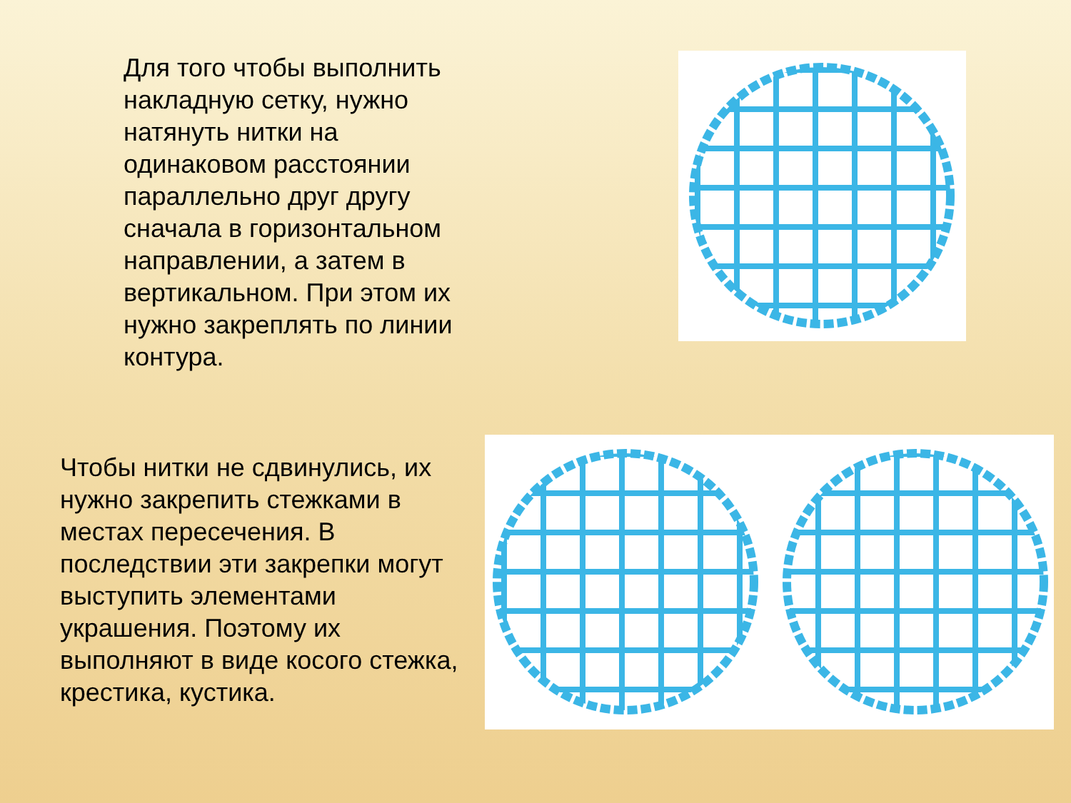Для того чтобы выполнить накладную сетку, нужно натянуть нитки на одинаковом расстоянии параллельно друг другу сначала в горизонтальном направлении, а затем в вертикальном. При этом их нужно закреплять по линии контура.
Чтобы нитки не сдвинулись, их нужно закрепить стежками в местах пересечения. В последствии эти закрепки могут выступить элементами украшения. Поэтому их выполняют в виде косого стежка, крестика, кустика.